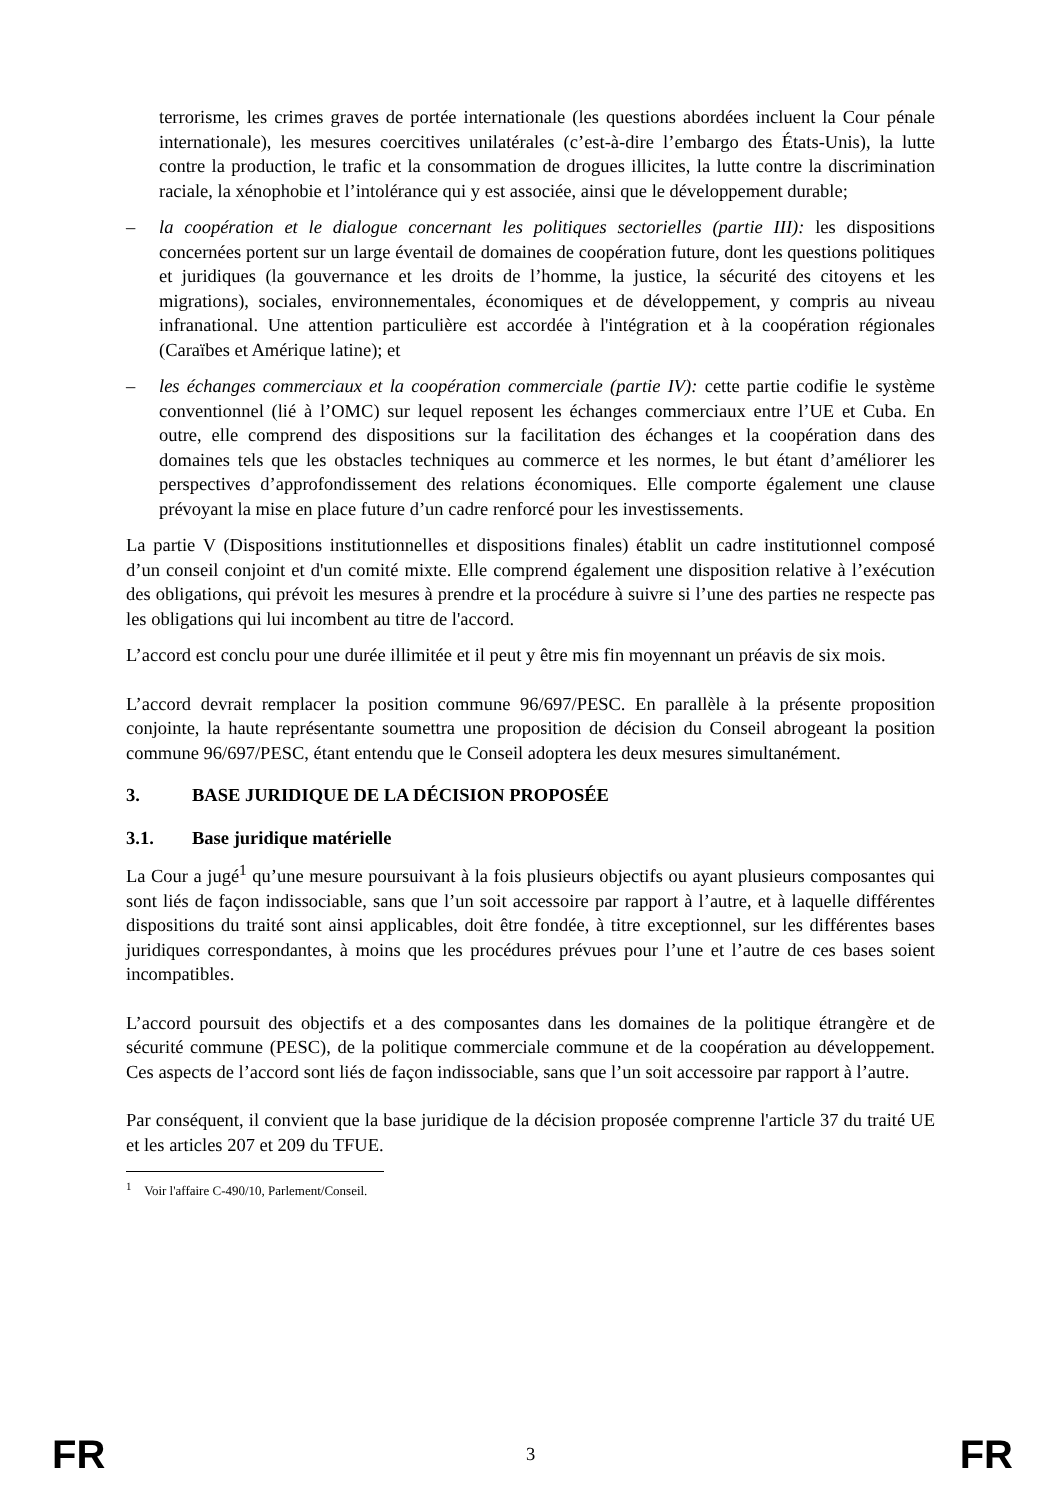terrorisme, les crimes graves de portée internationale (les questions abordées incluent la Cour pénale internationale), les mesures coercitives unilatérales (c’est-à-dire l’embargo des États-Unis), la lutte contre la production, le trafic et la consommation de drogues illicites, la lutte contre la discrimination raciale, la xénophobie et l’intolérance qui y est associée, ainsi que le développement durable;
– la coopération et le dialogue concernant les politiques sectorielles (partie III): les dispositions concernées portent sur un large éventail de domaines de coopération future, dont les questions politiques et juridiques (la gouvernance et les droits de l’homme, la justice, la sécurité des citoyens et les migrations), sociales, environnementales, économiques et de développement, y compris au niveau infranational. Une attention particulière est accordée à l'intégration et à la coopération régionales (Caraïbes et Amérique latine); et
– les échanges commerciaux et la coopération commerciale (partie IV): cette partie codifie le système conventionnel (lié à l’OMC) sur lequel reposent les échanges commerciaux entre l’UE et Cuba. En outre, elle comprend des dispositions sur la facilitation des échanges et la coopération dans des domaines tels que les obstacles techniques au commerce et les normes, le but étant d’améliorer les perspectives d’approfondissement des relations économiques. Elle comporte également une clause prévoyant la mise en place future d’un cadre renforcé pour les investissements.
La partie V (Dispositions institutionnelles et dispositions finales) établit un cadre institutionnel composé d’un conseil conjoint et d'un comité mixte. Elle comprend également une disposition relative à l’exécution des obligations, qui prévoit les mesures à prendre et la procédure à suivre si l’une des parties ne respecte pas les obligations qui lui incombent au titre de l'accord.
L’accord est conclu pour une durée illimitée et il peut y être mis fin moyennant un préavis de six mois.
L’accord devrait remplacer la position commune 96/697/PESC. En parallèle à la présente proposition conjointe, la haute représentante soumettra une proposition de décision du Conseil abrogeant la position commune 96/697/PESC, étant entendu que le Conseil adoptera les deux mesures simultanément.
3. BASE JURIDIQUE DE LA DÉCISION PROPOSÉE
3.1. Base juridique matérielle
La Cour a jugé<sup>1</sup> qu’une mesure poursuivant à la fois plusieurs objectifs ou ayant plusieurs composantes qui sont liés de façon indissociable, sans que l’un soit accessoire par rapport à l’autre, et à laquelle différentes dispositions du traité sont ainsi applicables, doit être fondée, à titre exceptionnel, sur les différentes bases juridiques correspondantes, à moins que les procédures prévues pour l’une et l’autre de ces bases soient incompatibles.
L’accord poursuit des objectifs et a des composantes dans les domaines de la politique étrangère et de sécurité commune (PESC), de la politique commerciale commune et de la coopération au développement. Ces aspects de l’accord sont liés de façon indissociable, sans que l’un soit accessoire par rapport à l’autre.
Par conséquent, il convient que la base juridique de la décision proposée comprenne l'article 37 du traité UE et les articles 207 et 209 du TFUE.
<sup>1</sup> Voir l'affaire C-490/10, Parlement/Conseil.
FR 3 FR